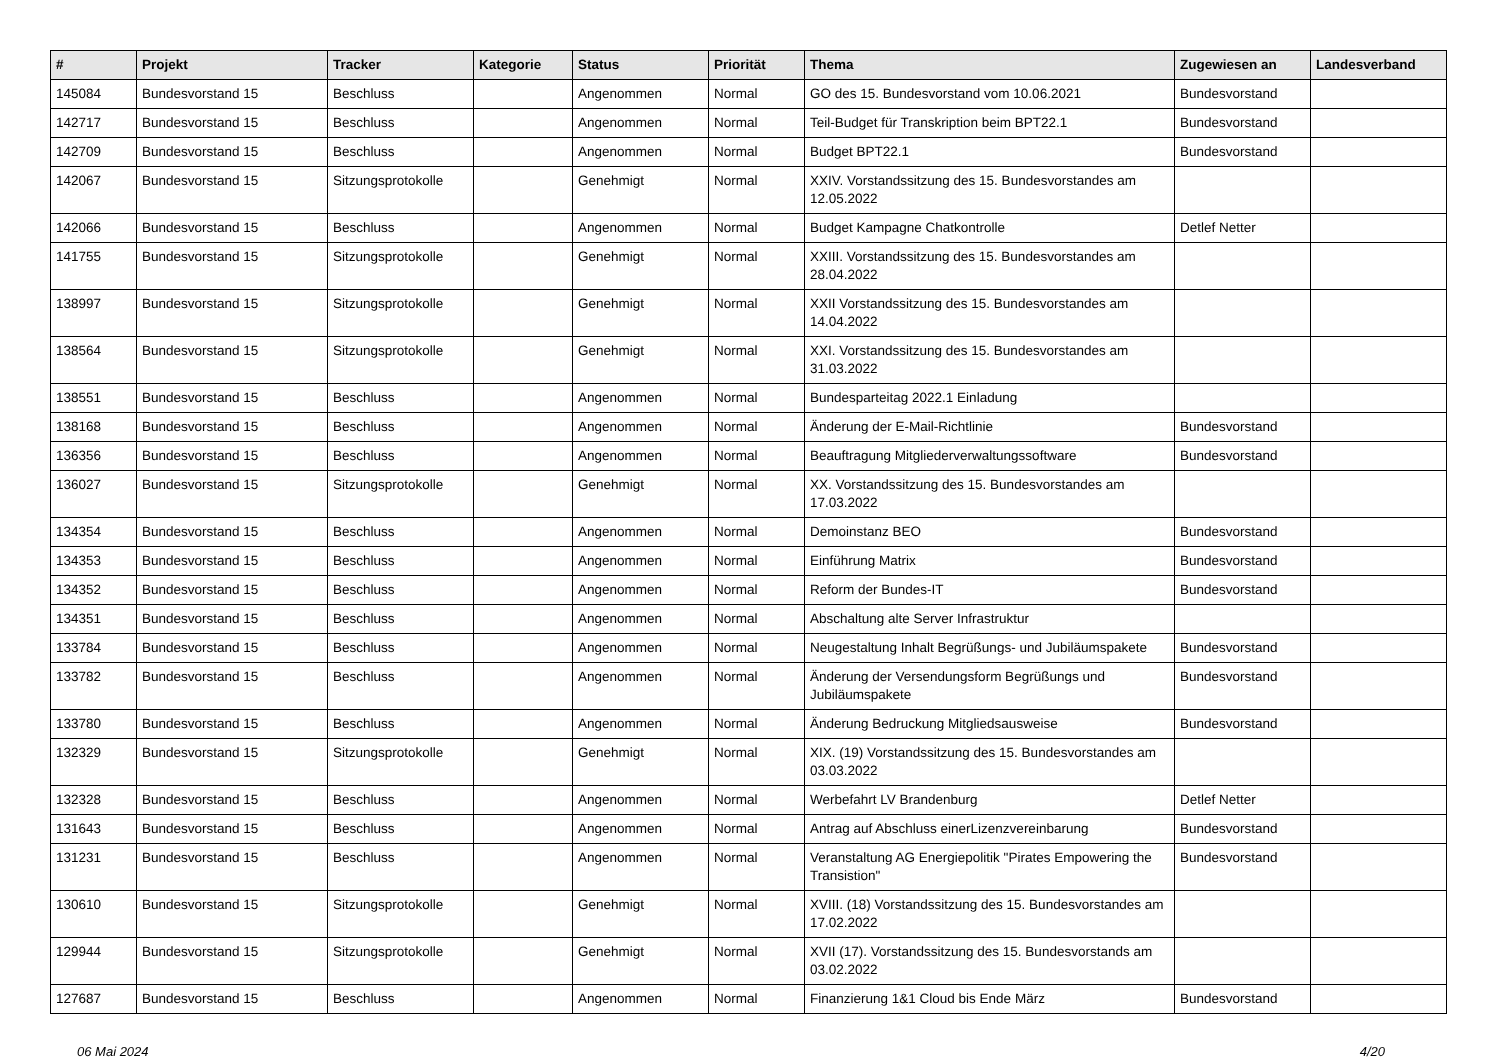| # | Projekt | Tracker | Kategorie | Status | Priorität | Thema | Zugewiesen an | Landesverband |
| --- | --- | --- | --- | --- | --- | --- | --- | --- |
| 145084 | Bundesvorstand 15 | Beschluss | | Angenommen | Normal | GO des 15. Bundesvorstand vom 10.06.2021 | Bundesvorstand | |
| 142717 | Bundesvorstand 15 | Beschluss | | Angenommen | Normal | Teil-Budget für Transkription beim BPT22.1 | Bundesvorstand | |
| 142709 | Bundesvorstand 15 | Beschluss | | Angenommen | Normal | Budget BPT22.1 | Bundesvorstand | |
| 142067 | Bundesvorstand 15 | Sitzungsprotokolle | | Genehmigt | Normal | XXIV. Vorstandssitzung des 15. Bundesvorstandes am 12.05.2022 | | |
| 142066 | Bundesvorstand 15 | Beschluss | | Angenommen | Normal | Budget Kampagne Chatkontrolle | Detlef Netter | |
| 141755 | Bundesvorstand 15 | Sitzungsprotokolle | | Genehmigt | Normal | XXIII. Vorstandssitzung des 15. Bundesvorstandes am 28.04.2022 | | |
| 138997 | Bundesvorstand 15 | Sitzungsprotokolle | | Genehmigt | Normal | XXII Vorstandssitzung des 15. Bundesvorstandes am 14.04.2022 | | |
| 138564 | Bundesvorstand 15 | Sitzungsprotokolle | | Genehmigt | Normal | XXI. Vorstandssitzung des 15. Bundesvorstandes am 31.03.2022 | | |
| 138551 | Bundesvorstand 15 | Beschluss | | Angenommen | Normal | Bundesparteitag 2022.1 Einladung | | |
| 138168 | Bundesvorstand 15 | Beschluss | | Angenommen | Normal | Änderung der E-Mail-Richtlinie | Bundesvorstand | |
| 136356 | Bundesvorstand 15 | Beschluss | | Angenommen | Normal | Beauftragung Mitgliederverwaltungssoftware | Bundesvorstand | |
| 136027 | Bundesvorstand 15 | Sitzungsprotokolle | | Genehmigt | Normal | XX. Vorstandssitzung des 15. Bundesvorstandes am 17.03.2022 | | |
| 134354 | Bundesvorstand 15 | Beschluss | | Angenommen | Normal | Demoinstanz BEO | Bundesvorstand | |
| 134353 | Bundesvorstand 15 | Beschluss | | Angenommen | Normal | Einführung Matrix | Bundesvorstand | |
| 134352 | Bundesvorstand 15 | Beschluss | | Angenommen | Normal | Reform der Bundes-IT | Bundesvorstand | |
| 134351 | Bundesvorstand 15 | Beschluss | | Angenommen | Normal | Abschaltung alte Server Infrastruktur | | |
| 133784 | Bundesvorstand 15 | Beschluss | | Angenommen | Normal | Neugestaltung Inhalt Begrüßungs- und Jubiläumspakete | Bundesvorstand | |
| 133782 | Bundesvorstand 15 | Beschluss | | Angenommen | Normal | Änderung der Versendungsform Begrüßungs und Jubiläumspakete | Bundesvorstand | |
| 133780 | Bundesvorstand 15 | Beschluss | | Angenommen | Normal | Änderung Bedruckung Mitgliedsausweise | Bundesvorstand | |
| 132329 | Bundesvorstand 15 | Sitzungsprotokolle | | Genehmigt | Normal | XIX. (19) Vorstandssitzung des 15. Bundesvorstandes am 03.03.2022 | | |
| 132328 | Bundesvorstand 15 | Beschluss | | Angenommen | Normal | Werbefahrt LV Brandenburg | Detlef Netter | |
| 131643 | Bundesvorstand 15 | Beschluss | | Angenommen | Normal | Antrag auf Abschluss einerLizenzvereinbarung | Bundesvorstand | |
| 131231 | Bundesvorstand 15 | Beschluss | | Angenommen | Normal | Veranstaltung AG Energiepolitik "Pirates Empowering the Transistion" | Bundesvorstand | |
| 130610 | Bundesvorstand 15 | Sitzungsprotokolle | | Genehmigt | Normal | XVIII. (18) Vorstandssitzung des 15. Bundesvorstandes am 17.02.2022 | | |
| 129944 | Bundesvorstand 15 | Sitzungsprotokolle | | Genehmigt | Normal | XVII (17). Vorstandssitzung des 15. Bundesvorstands am 03.02.2022 | | |
| 127687 | Bundesvorstand 15 | Beschluss | | Angenommen | Normal | Finanzierung 1&1 Cloud bis Ende März | Bundesvorstand | |
06 Mai 2024 4/20